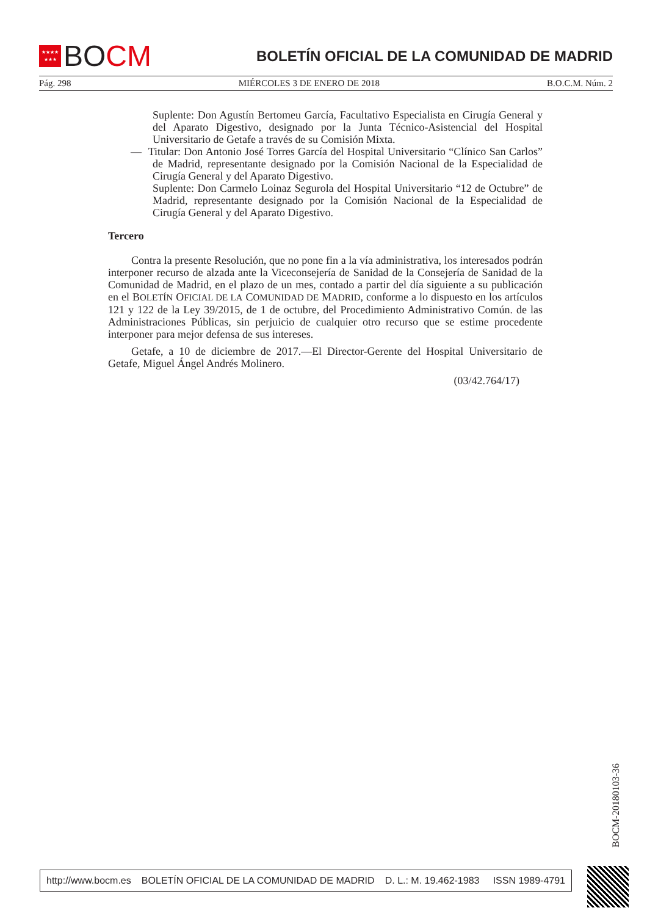★★★★
★★★
BO CM
BOLETÍN OFICIAL DE LA COMUNIDAD DE MADRID
Pág. 298 MIÉRCOLES 3 DE ENERO DE 2018 B.O.C.M. Núm. 2
Suplente: Don Agustín Bertomeu García, Facultativo Especialista en Cirugía General y del Aparato Digestivo, designado por la Junta Técnico-Asistencial del Hospital Universitario de Getafe a través de su Comisión Mixta.
— Titular: Don Antonio José Torres García del Hospital Universitario “Clínico San Carlos” de Madrid, representante designado por la Comisión Nacional de la Especialidad de Cirugía General y del Aparato Digestivo.
Suplente: Don Carmelo Loinaz Segurola del Hospital Universitario “12 de Octubre” de Madrid, representante designado por la Comisión Nacional de la Especialidad de Cirugía General y del Aparato Digestivo.
Tercero
Contra la presente Resolución, que no pone fin a la vía administrativa, los interesados podrán interponer recurso de alzada ante la Viceconsejería de Sanidad de la Consejería de Sanidad de la Comunidad de Madrid, en el plazo de un mes, contado a partir del día siguiente a su publicación en el BOLETÍN OFICIAL DE LA COMUNIDAD DE MADRID, conforme a lo dispuesto en los artículos 121 y 122 de la Ley 39/2015, de 1 de octubre, del Procedimiento Administrativo Común. de las Administraciones Públicas, sin perjuicio de cualquier otro recurso que se estime procedente interponer para mejor defensa de sus intereses.
Getafe, a 10 de diciembre de 2017.—El Director-Gerente del Hospital Universitario de Getafe, Miguel Ángel Andrés Molinero.
(03/42.764/17)
BOCM-20180103-36
http://www.bocm.es BOLETÍN OFICIAL DE LA COMUNIDAD DE MADRID D. L.: M. 19.462-1983 ISSN 1989-4791